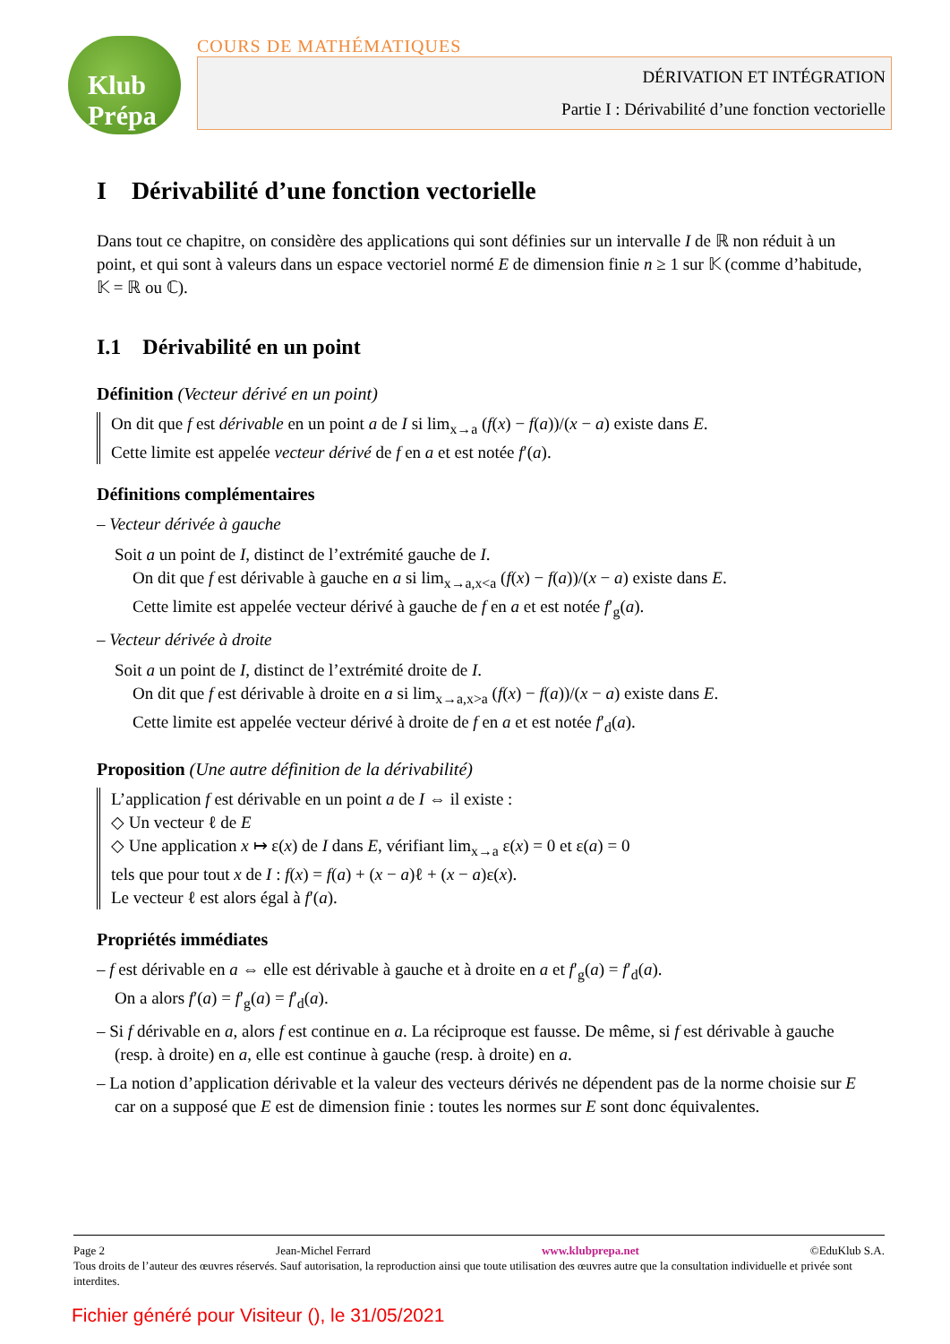Klub Prépa
COURS DE MATHÉMATIQUES
DÉRIVATION ET INTÉGRATION
Partie I : Dérivabilité d’une fonction vectorielle
I Dérivabilité d’une fonction vectorielle
Dans tout ce chapitre, on considère des applications qui sont définies sur un intervalle I de ℝ non réduit à un point, et qui sont à valeurs dans un espace vectoriel normé E de dimension finie n ≥ 1 sur 𝕂 (comme d’habitude, 𝕂 = ℝ ou ℂ).
I.1 Dérivabilité en un point
Définition (Vecteur dérivé en un point)
On dit que f est dérivable en un point a de I si lim<sub>x→a</sub> (f(x) − f(a))/(x − a) existe dans E.
Cette limite est appelée vecteur dérivé de f en a et est notée f′(a).
Définitions complémentaires
– Vecteur dérivée à gauche
Soit a un point de I, distinct de l’extrémité gauche de I.
On dit que f est dérivable à gauche en a si lim<sub>x→a,x<a</sub> (f(x) − f(a))/(x − a) existe dans E.
Cette limite est appelée vecteur dérivé à gauche de f en a et est notée f′<sub>g</sub>(a).
– Vecteur dérivée à droite
Soit a un point de I, distinct de l’extrémité droite de I.
On dit que f est dérivable à droite en a si lim<sub>x→a,x>a</sub> (f(x) − f(a))/(x − a) existe dans E.
Cette limite est appelée vecteur dérivé à droite de f en a et est notée f′<sub>d</sub>(a).
Proposition (Une autre définition de la dérivabilité)
L’application f est dérivable en un point a de I ⇔ il existe :
◇ Un vecteur ℓ de E
◇ Une application x ↦ ε(x) de I dans E, vérifiant lim<sub>x→a</sub> ε(x) = 0 et ε(a) = 0
tels que pour tout x de I : f(x) = f(a) + (x − a)ℓ + (x − a)ε(x).
Le vecteur ℓ est alors égal à f′(a).
Propriétés immédiates
– f est dérivable en a ⇔ elle est dérivable à gauche et à droite en a et f′<sub>g</sub>(a) = f′<sub>d</sub>(a).
On a alors f′(a) = f′<sub>g</sub>(a) = f′<sub>d</sub>(a).
– Si f dérivable en a, alors f est continue en a. La réciproque est fausse. De même, si f est dérivable à gauche (resp. à droite) en a, elle est continue à gauche (resp. à droite) en a.
– La notion d’application dérivable et la valeur des vecteurs dérivés ne dépendent pas de la norme choisie sur E car on a supposé que E est de dimension finie : toutes les normes sur E sont donc équivalentes.
Page 2 Jean-Michel Ferrard www.klubprepa.net ©EduKlub S.A.
Tous droits de l’auteur des œuvres réservés. Sauf autorisation, la reproduction ainsi que toute utilisation des œuvres autre que la consultation individuelle et privée sont interdites.
Fichier généré pour Visiteur (), le 31/05/2021